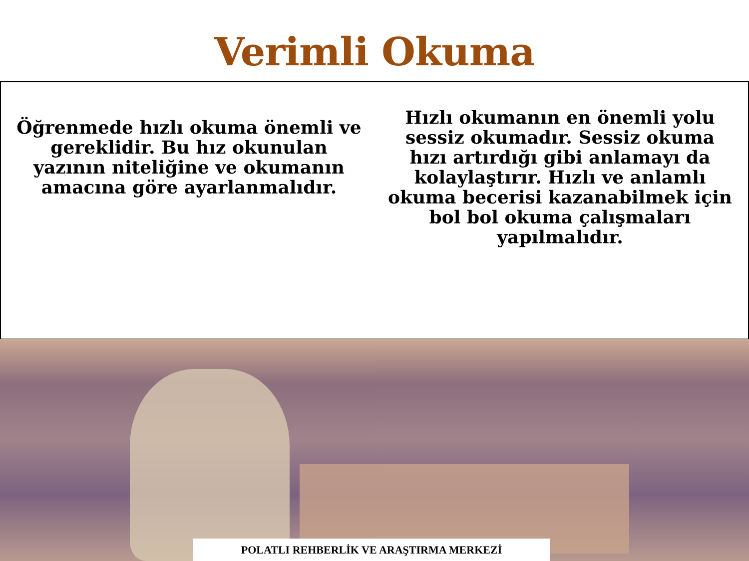Verimli Okuma
Öğrenmede hızlı okuma önemli ve gereklidir. Bu hız okunulan yazının niteliğine ve okumanın amacına göre ayarlanmalıdır.
Hızlı okumanın en önemli yolu sessiz okumadır. Sessiz okuma hızı artırdığı gibi anlamayı da kolaylaştırır. Hızlı ve anlamlı okuma becerisi kazanabilmek için bol bol okuma çalışmaları yapılmalıdır.
POLATLI REHBERLİK VE ARAŞTIRMA MERKEZİ